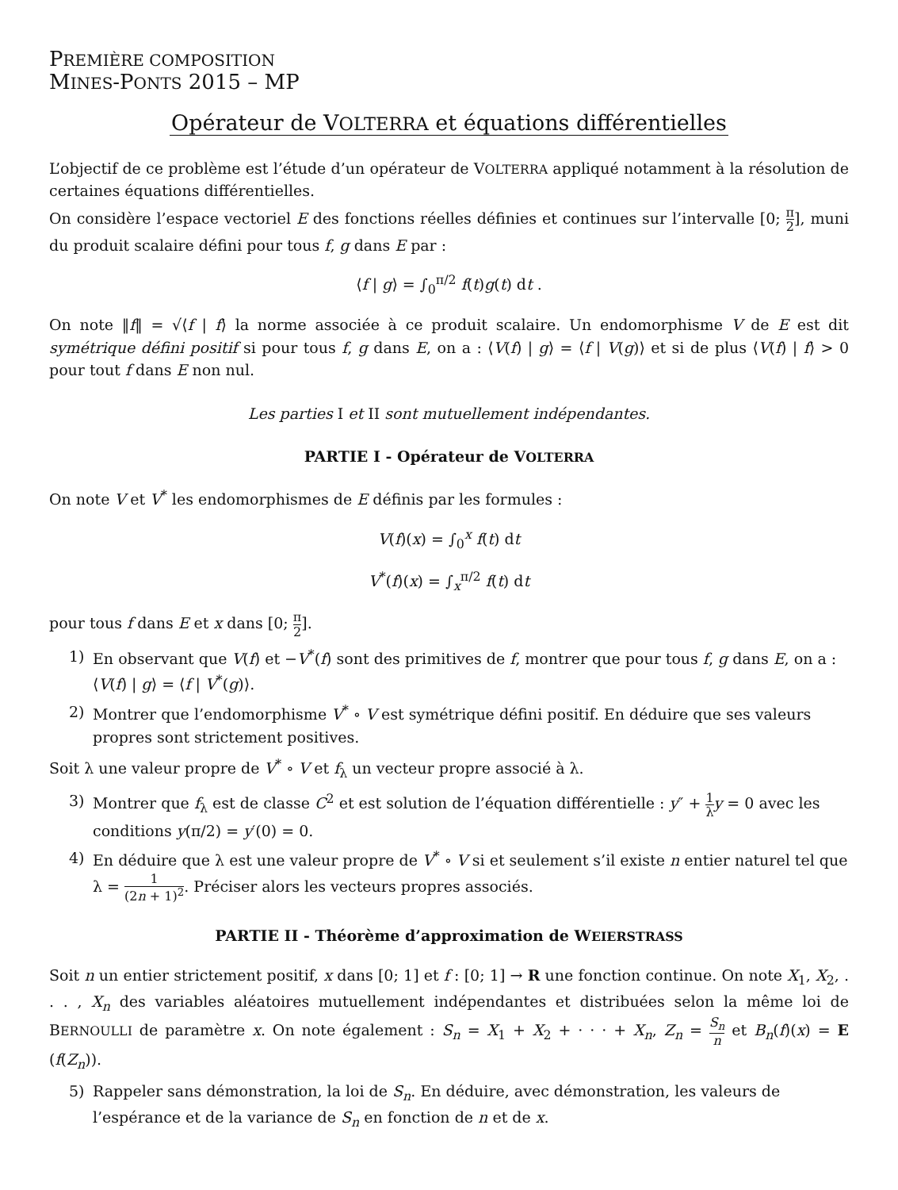PREMIÈRE COMPOSITION
MINES-PONTS 2015 – MP
Opérateur de VOLTERRA et équations différentielles
L’objectif de ce problème est l’étude d’un opérateur de VOLTERRA appliqué notamment à la résolution de certaines équations différentielles.
On considère l’espace vectoriel E des fonctions réelles définies et continues sur l’intervalle [0; π 2], muni du produit scalaire défini pour tous f, g dans E par :
⟨f | g⟩ = ∫<sub>0</sub><sup>π/2</sup> f(t)g(t) dt .
On note ‖f‖ = √⟨f | f⟩ la norme associée à ce produit scalaire. Un endomorphisme V de E est dit symétrique défini positif si pour tous f, g dans E, on a : ⟨V(f) | g⟩ = ⟨f | V(g)⟩ et si de plus ⟨V(f) | f⟩ > 0 pour tout f dans E non nul.
Les parties I et II sont mutuellement indépendantes.
PARTIE I - Opérateur de VOLTERRA
On note V et V<sup>*</sup> les endomorphismes de E définis par les formules :
V(f)(x) = ∫<sub>0</sub><sup>x</sup> f(t) dt
V<sup>*</sup>(f)(x) = ∫<sub>x</sub><sup>π/2</sup> f(t) dt
pour tous f dans E et x dans [0; π 2].
1) En observant que V(f) et −V<sup>*</sup>(f) sont des primitives de f, montrer que pour tous f, g dans E, on a : ⟨V(f) | g⟩ = ⟨f | V<sup>*</sup>(g)⟩.
2) Montrer que l’endomorphisme V<sup>*</sup> ∘ V est symétrique défini positif. En déduire que ses valeurs propres sont strictement positives.
Soit λ une valeur propre de V<sup>*</sup> ∘ V et f<sub>λ</sub> un vecteur propre associé à λ.
3) Montrer que f<sub>λ</sub> est de classe C<sup>2</sup> et est solution de l’équation différentielle : y″ + 1 λ y = 0 avec les conditions y(π/2) = y′(0) = 0.
4) En déduire que λ est une valeur propre de V<sup>*</sup> ∘ V si et seulement s’il existe n entier naturel tel que λ = 1 (2n + 1)<sup>2</sup>. Préciser alors les vecteurs propres associés.
PARTIE II - Théorème d’approximation de WEIERSTRASS
Soit n un entier strictement positif, x dans [0; 1] et f : [0; 1] → R une fonction continue. On note X<sub>1</sub>, X<sub>2</sub>, . . . , X<sub>n</sub> des variables aléatoires mutuellement indépendantes et distribuées selon la même loi de BERNOULLI de paramètre x. On note également : S<sub>n</sub> = X<sub>1</sub> + X<sub>2</sub> + · · · + X<sub>n</sub>, Z<sub>n</sub> = S<sub>n</sub> n et B<sub>n</sub>(f)(x) = E (f(Z<sub>n</sub>)).
5) Rappeler sans démonstration, la loi de S<sub>n</sub>. En déduire, avec démonstration, les valeurs de l’espérance et de la variance de S<sub>n</sub> en fonction de n et de x.